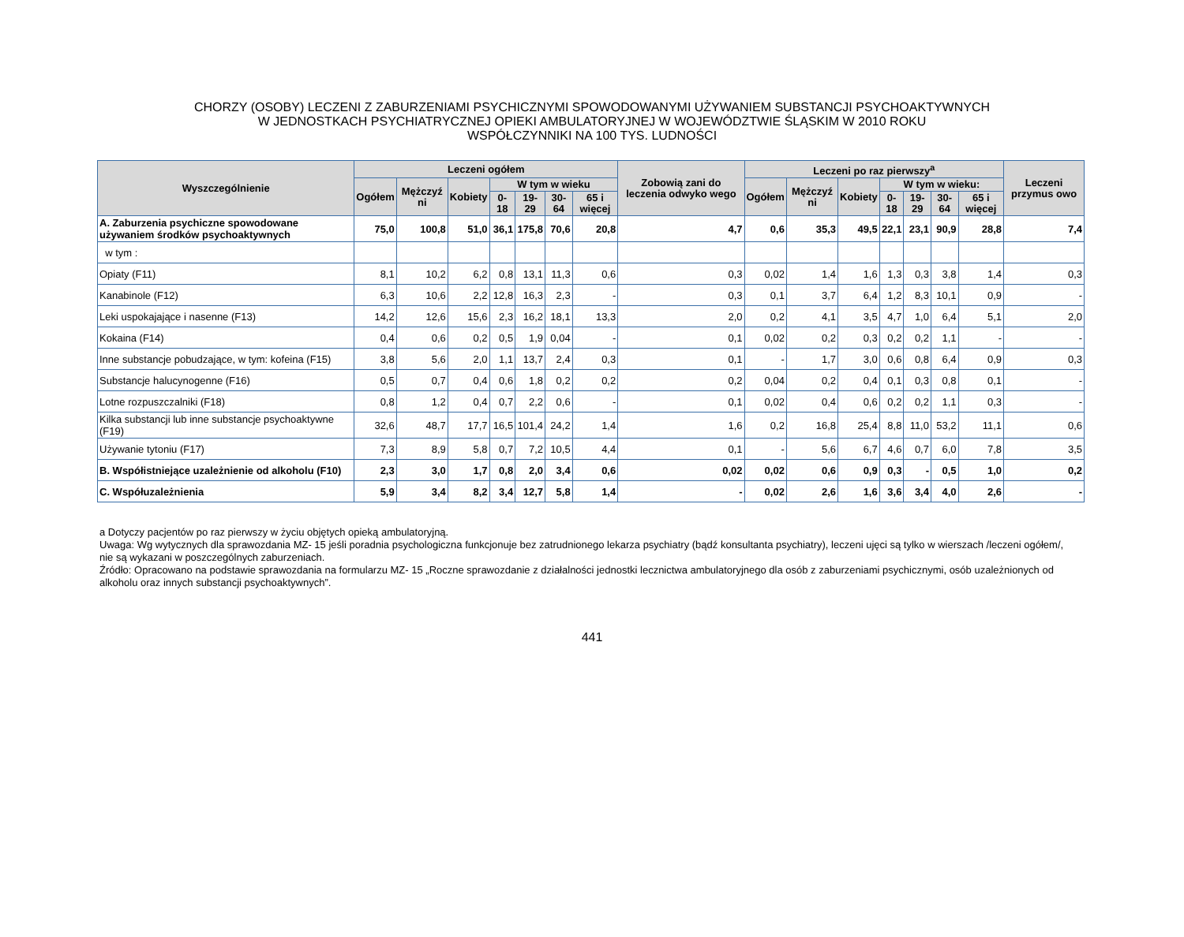CHORZY (OSOBY) LECZENI Z ZABURZENIAMI PSYCHICZNYMI SPOWODOWANYMI UŻYWANIEM SUBSTANCJI PSYCHOAKTYWNYCH
W JEDNOSTKACH PSYCHIATRYCZNEJ OPIEKI AMBULATORYJNEJ W WOJEWÓDZTWIE ŚLĄSKIM W 2010 ROKU
WSPÓŁCZYNNIKI NA 100 TYS. LUDNOŚCI
| Wyszczególnienie | Leczeni ogółem | | | | | | | Zobowią zani do leczenia odwyko wego | Leczeni po raz pierwszy<sup>a</sup> | | | | | | | Leczeni przymus owo |
| --- | --- | --- | --- | --- | --- | --- | --- | --- | --- | --- | --- | --- | --- | --- | --- | --- |
| | Ogółem | Mężczyź ni | Kobiety | W tym w wieku | | | | | Ogółem | Mężczyź ni | Kobiety | W tym w wieku: | | | | |
| | | | | 0- 18 | 19-29 | 30-64 | 65 i więcej | | | | | 0-18 | 19-29 | 30-64 | 65 i więcej | |
| A. Zaburzenia psychiczne spowodowane używaniem środków psychoaktywnych | 75,0 | 100,8 | 51,0 | 36,1 | 175,8 | 70,6 | 20,8 | 4,7 | 0,6 | 35,3 | 49,5 | 22,1 | 23,1 | 90,9 | 28,8 | 7,4 |
| w tym : | | | | | | | | | | | | | | | | |
| Opiaty (F11) | 8,1 | 10,2 | 6,2 | 0,8 | 13,1 | 11,3 | 0,6 | 0,3 | 0,02 | 1,4 | 1,6 | 1,3 | 0,3 | 3,8 | 1,4 | 0,3 |
| Kanabinole (F12) | 6,3 | 10,6 | 2,2 | 12,8 | 16,3 | 2,3 | - | 0,3 | 0,1 | 3,7 | 6,4 | 1,2 | 8,3 | 10,1 | 0,9 | - |
| Leki uspokajające i nasenne (F13) | 14,2 | 12,6 | 15,6 | 2,3 | 16,2 | 18,1 | 13,3 | 2,0 | 0,2 | 4,1 | 3,5 | 4,7 | 1,0 | 6,4 | 5,1 | 2,0 |
| Kokaina (F14) | 0,4 | 0,6 | 0,2 | 0,5 | 1,9 | 0,04 | - | 0,1 | 0,02 | 0,2 | 0,3 | 0,2 | 0,2 | 1,1 | - | - |
| Inne substancje pobudzające, w tym: kofeina (F15) | 3,8 | 5,6 | 2,0 | 1,1 | 13,7 | 2,4 | 0,3 | 0,1 | - | 1,7 | 3,0 | 0,6 | 0,8 | 6,4 | 0,9 | 0,3 |
| Substancje halucynogenne (F16) | 0,5 | 0,7 | 0,4 | 0,6 | 1,8 | 0,2 | 0,2 | 0,2 | 0,04 | 0,2 | 0,4 | 0,1 | 0,3 | 0,8 | 0,1 | - |
| Lotne rozpuszczalniki (F18) | 0,8 | 1,2 | 0,4 | 0,7 | 2,2 | 0,6 | - | 0,1 | 0,02 | 0,4 | 0,6 | 0,2 | 0,2 | 1,1 | 0,3 | - |
| Kilka substancji lub inne substancje psychoaktywne (F19) | 32,6 | 48,7 | 17,7 | 16,5 | 101,4 | 24,2 | 1,4 | 1,6 | 0,2 | 16,8 | 25,4 | 8,8 | 11,0 | 53,2 | 11,1 | 0,6 |
| Używanie tytoniu (F17) | 7,3 | 8,9 | 5,8 | 0,7 | 7,2 | 10,5 | 4,4 | 0,1 | - | 5,6 | 6,7 | 4,6 | 0,7 | 6,0 | 7,8 | 3,5 |
| B. Współistniejące uzależnienie od alkoholu (F10) | 2,3 | 3,0 | 1,7 | 0,8 | 2,0 | 3,4 | 0,6 | 0,02 | 0,02 | 0,6 | 0,9 | 0,3 | - | 0,5 | 1,0 | 0,2 |
| C. Współuzależnienia | 5,9 | 3,4 | 8,2 | 3,4 | 12,7 | 5,8 | 1,4 | - | 0,02 | 2,6 | 1,6 | 3,6 | 3,4 | 4,0 | 2,6 | - |
a Dotyczy pacjentów po raz pierwszy w życiu objętych opieką ambulatoryjną.
Uwaga: Wg wytycznych dla sprawozdania MZ- 15 jeśli poradnia psychologiczna funkcjonuje bez zatrudnionego lekarza psychiatry (bądź konsultanta psychiatry), leczeni ujęci są tylko w wierszach /leczeni ogółem/, nie są wykazani w poszczególnych zaburzeniach.
Źródło: Opracowano na podstawie sprawozdania na formularzu MZ- 15 „Roczne sprawozdanie z działalności jednostki lecznictwa ambulatoryjnego dla osób z zaburzeniami psychicznymi, osób uzależnionych od alkoholu oraz innych substancji psychoaktywnych”.
441